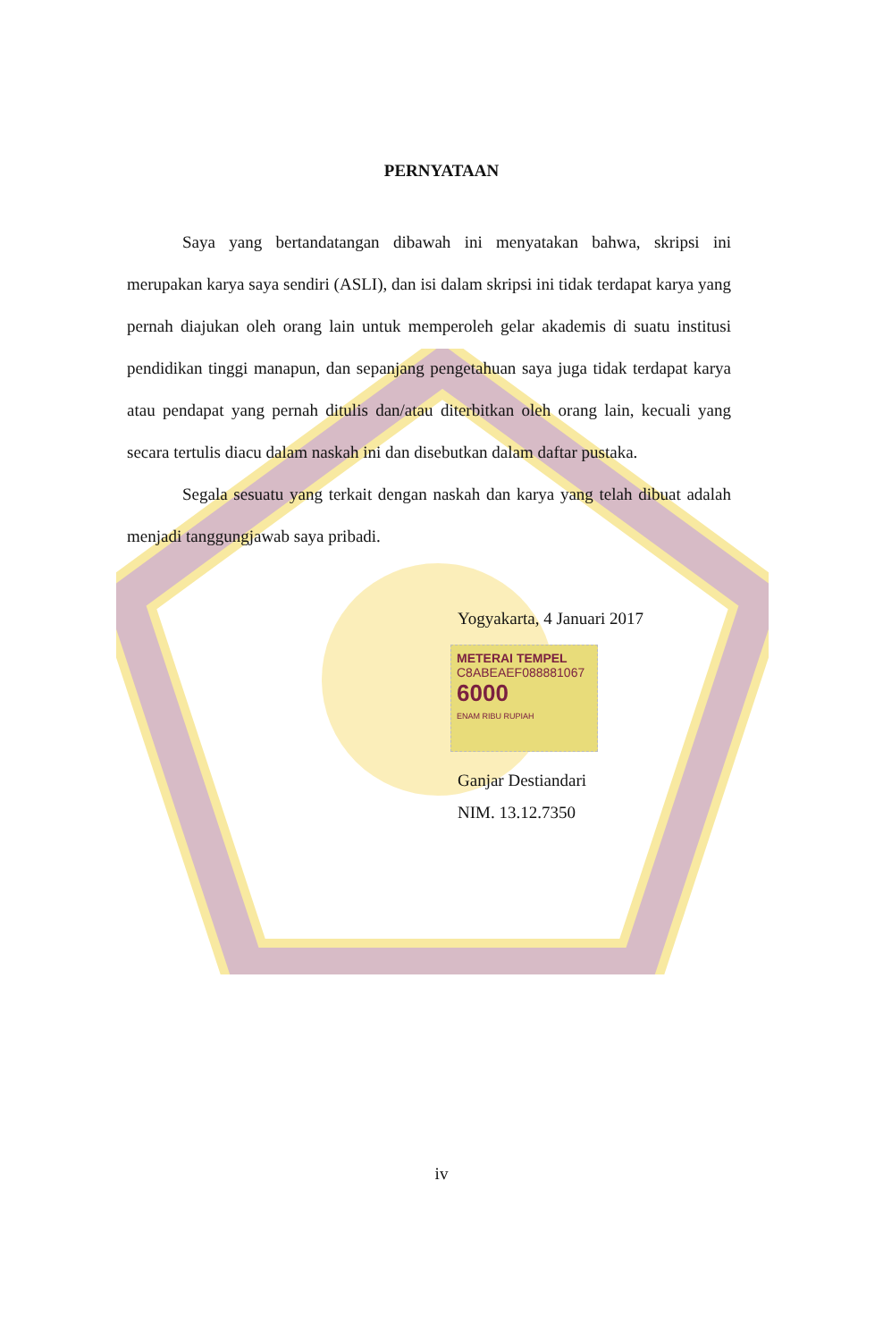PERNYATAAN
Saya yang bertandatangan dibawah ini menyatakan bahwa, skripsi ini merupakan karya saya sendiri (ASLI), dan isi dalam skripsi ini tidak terdapat karya yang pernah diajukan oleh orang lain untuk memperoleh gelar akademis di suatu institusi pendidikan tinggi manapun, dan sepanjang pengetahuan saya juga tidak terdapat karya atau pendapat yang pernah ditulis dan/atau diterbitkan oleh orang lain, kecuali yang secara tertulis diacu dalam naskah ini dan disebutkan dalam daftar pustaka.
Segala sesuatu yang terkait dengan naskah dan karya yang telah dibuat adalah menjadi tanggungjawab saya pribadi.
Yogyakarta, 4 Januari 2017
METERAI TEMPEL
C8ABEAEF088881067
6000
ENAM RIBU RUPIAH
Ganjar Destiandari
NIM. 13.12.7350
iv